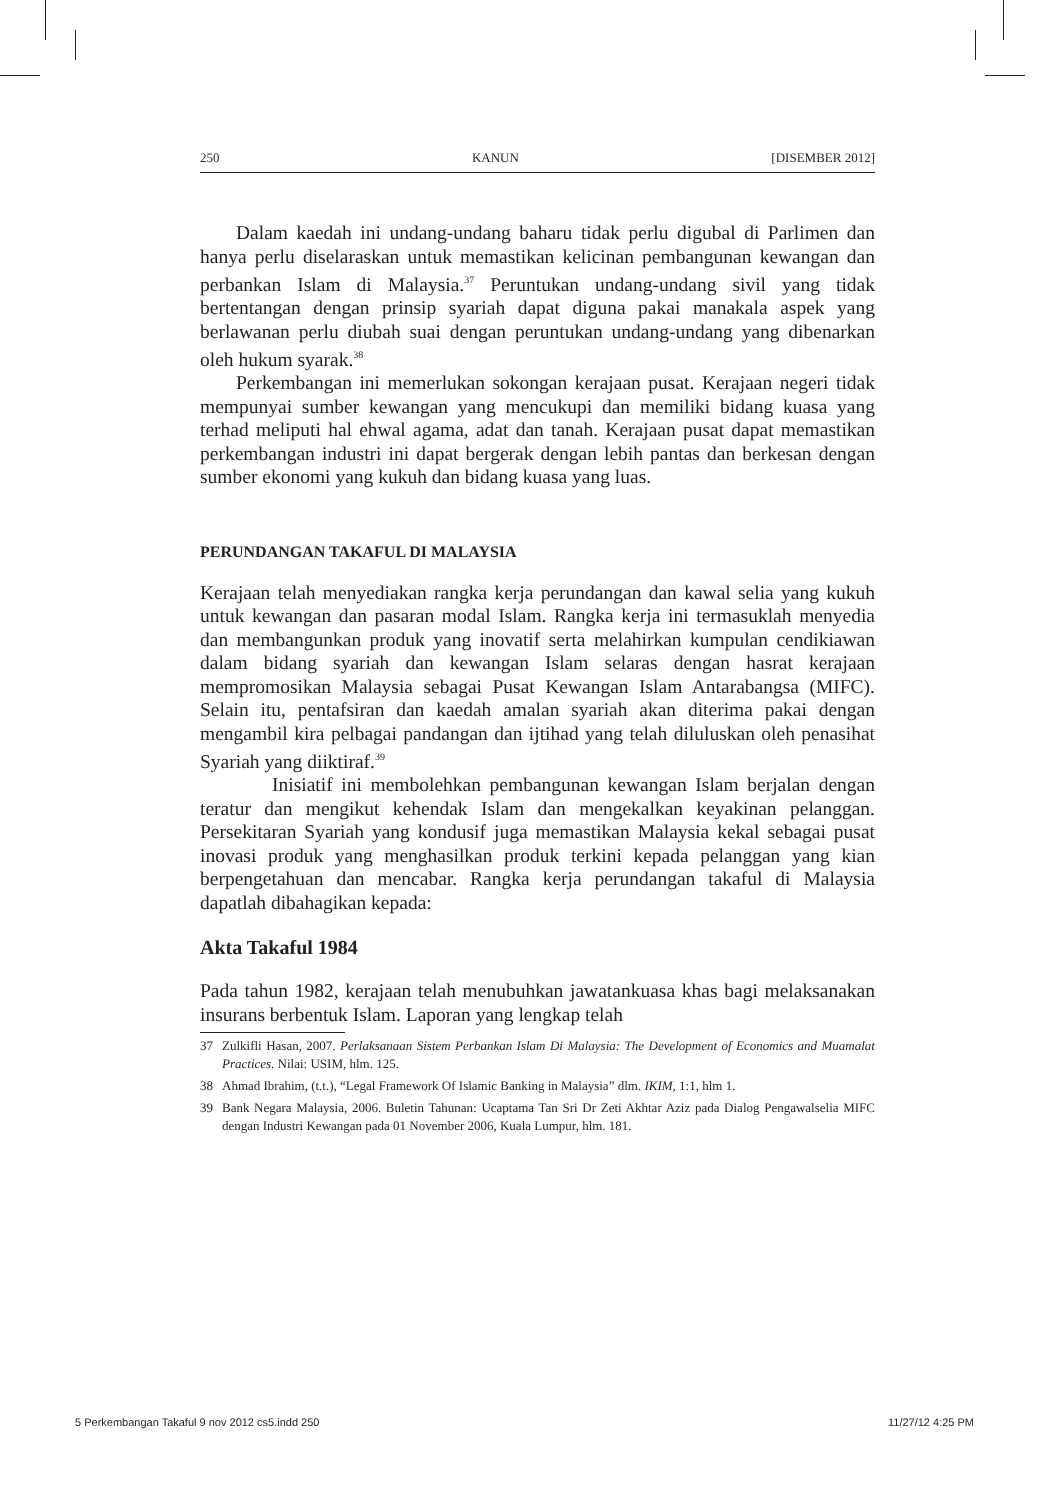250 KANUN [DISEMBER 2012]
Dalam kaedah ini undang-undang baharu tidak perlu digubal di Parlimen dan hanya perlu diselaraskan untuk memastikan kelicinan pembangunan kewangan dan perbankan Islam di Malaysia.<sup>37</sup> Peruntukan undang-undang sivil yang tidak bertentangan dengan prinsip syariah dapat diguna pakai manakala aspek yang berlawanan perlu diubah suai dengan peruntukan undang-undang yang dibenarkan oleh hukum syarak.<sup>38</sup>
Perkembangan ini memerlukan sokongan kerajaan pusat. Kerajaan negeri tidak mempunyai sumber kewangan yang mencukupi dan memiliki bidang kuasa yang terhad meliputi hal ehwal agama, adat dan tanah. Kerajaan pusat dapat memastikan perkembangan industri ini dapat bergerak dengan lebih pantas dan berkesan dengan sumber ekonomi yang kukuh dan bidang kuasa yang luas.
PERUNDANGAN TAKAFUL DI MALAYSIA
Kerajaan telah menyediakan rangka kerja perundangan dan kawal selia yang kukuh untuk kewangan dan pasaran modal Islam. Rangka kerja ini termasuklah menyedia dan membangunkan produk yang inovatif serta melahirkan kumpulan cendikiawan dalam bidang syariah dan kewangan Islam selaras dengan hasrat kerajaan mempromosikan Malaysia sebagai Pusat Kewangan Islam Antarabangsa (MIFC). Selain itu, pentafsiran dan kaedah amalan syariah akan diterima pakai dengan mengambil kira pelbagai pandangan dan ijtihad yang telah diluluskan oleh penasihat Syariah yang diiktiraf.<sup>39</sup>
Inisiatif ini membolehkan pembangunan kewangan Islam berjalan dengan teratur dan mengikut kehendak Islam dan mengekalkan keyakinan pelanggan. Persekitaran Syariah yang kondusif juga memastikan Malaysia kekal sebagai pusat inovasi produk yang menghasilkan produk terkini kepada pelanggan yang kian berpengetahuan dan mencabar. Rangka kerja perundangan takaful di Malaysia dapatlah dibahagikan kepada:
Akta Takaful 1984
Pada tahun 1982, kerajaan telah menubuhkan jawatankuasa khas bagi melaksanakan insurans berbentuk Islam. Laporan yang lengkap telah
37 Zulkifli Hasan, 2007. Perlaksanaan Sistem Perbankan Islam Di Malaysia: The Development of Economics and Muamalat Practices. Nilai: USIM, hlm. 125.
38 Ahmad Ibrahim, (t.t.), “Legal Framework Of Islamic Banking in Malaysia” dlm. IKIM, 1:1, hlm 1.
39 Bank Negara Malaysia, 2006. Buletin Tahunan: Ucaptama Tan Sri Dr Zeti Akhtar Aziz pada Dialog Pengawalselia MIFC dengan Industri Kewangan pada 01 November 2006, Kuala Lumpur, hlm. 181.
5 Perkembangan Takaful 9 nov 2012 cs5.indd 250 11/27/12 4:25 PM